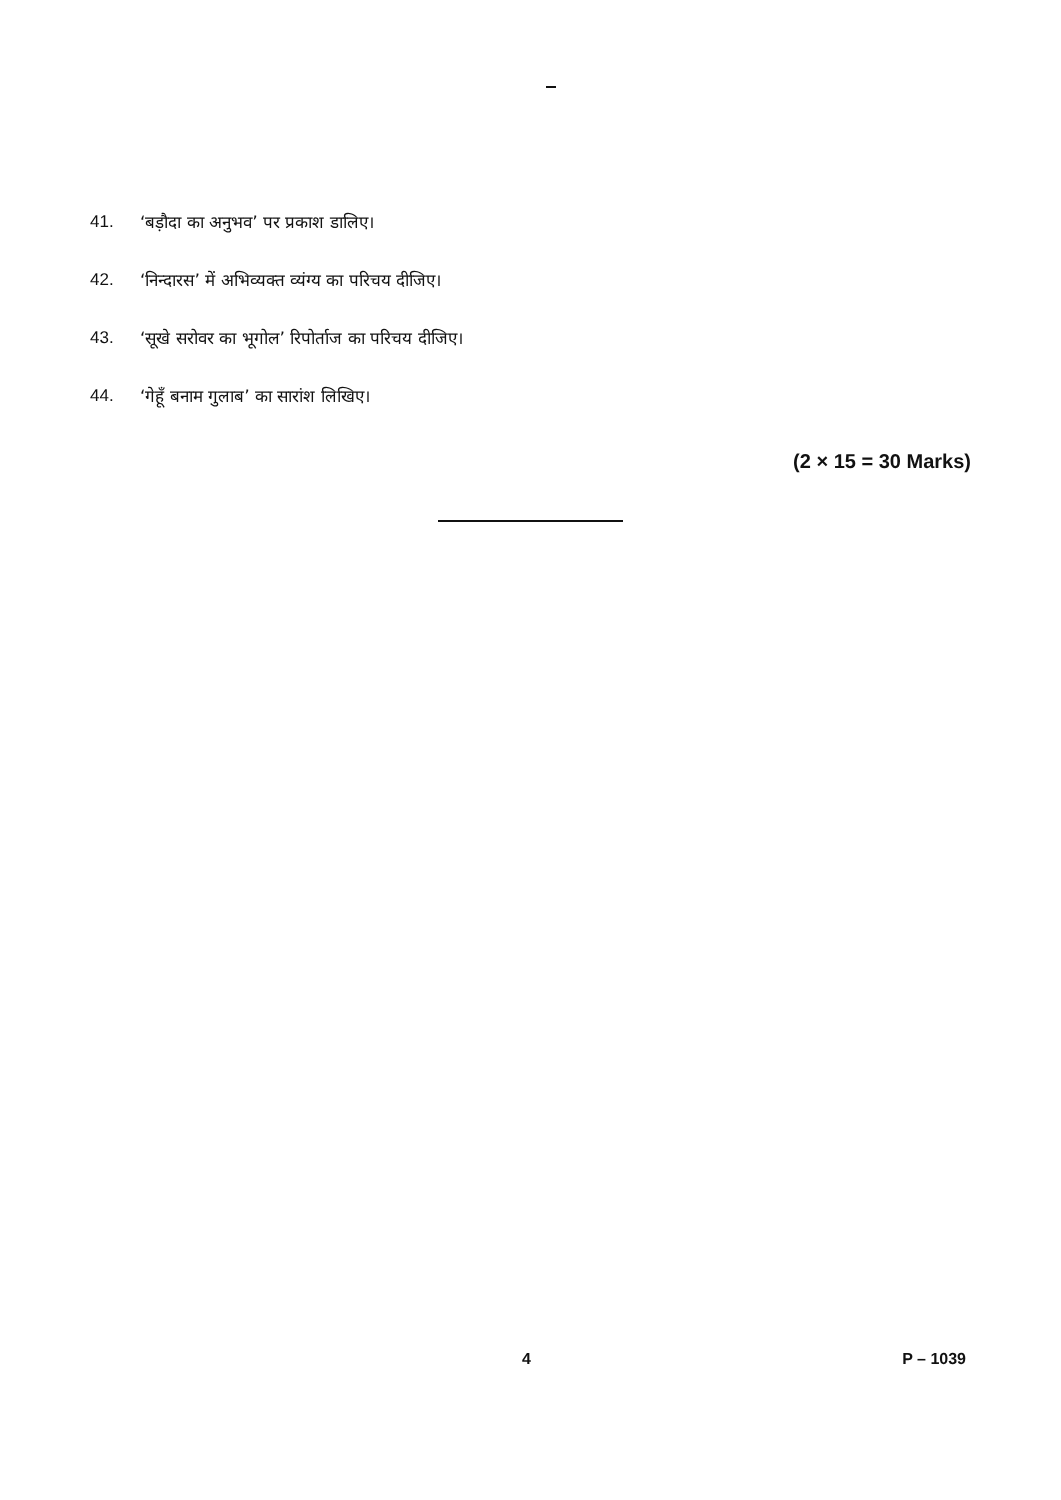41. ‘बड़ौदा का अनुभव’ पर प्रकाश डालिए।
42. ‘निन्दारस’ में अभिव्यक्त व्यंग्य का परिचय दीजिए।
43. ‘सूखे सरोवर का भूगोल’ रिपोर्ताज का परिचय दीजिए।
44. ‘गेहूँ बनाम गुलाब’ का सारांश लिखिए।
(2 × 15 = 30 Marks)
4 P – 1039